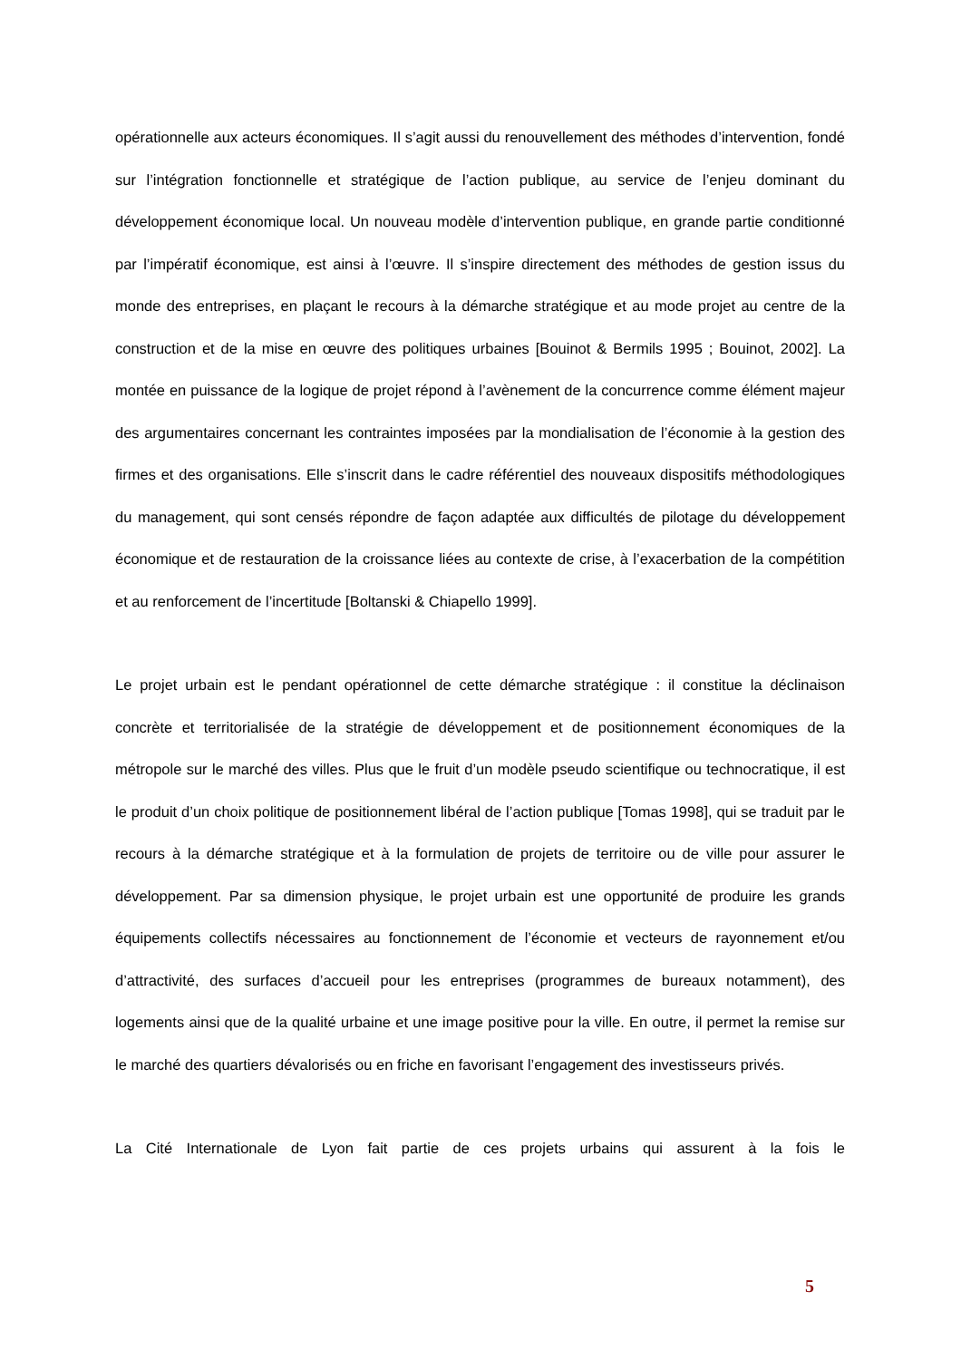opérationnelle aux acteurs économiques. Il s’agit aussi du renouvellement des méthodes d’intervention, fondé sur l’intégration fonctionnelle et stratégique de l’action publique, au service de l’enjeu dominant du développement économique local. Un nouveau modèle d’intervention publique, en grande partie conditionné par l’impératif économique, est ainsi à l’œuvre. Il s’inspire directement des méthodes de gestion issus du monde des entreprises, en plaçant le recours à la démarche stratégique et au mode projet au centre de la construction et de la mise en œuvre des politiques urbaines [Bouinot & Bermils 1995 ; Bouinot, 2002]. La montée en puissance de la logique de projet répond à l’avènement de la concurrence comme élément majeur des argumentaires concernant les contraintes imposées par la mondialisation de l’économie à la gestion des firmes et des organisations. Elle s’inscrit dans le cadre référentiel des nouveaux dispositifs méthodologiques du management, qui sont censés répondre de façon adaptée aux difficultés de pilotage du développement économique et de restauration de la croissance liées au contexte de crise, à l’exacerbation de la compétition et au renforcement de l’incertitude [Boltanski & Chiapello 1999].
Le projet urbain est le pendant opérationnel de cette démarche stratégique : il constitue la déclinaison concrète et territorialisée de la stratégie de développement et de positionnement économiques de la métropole sur le marché des villes. Plus que le fruit d’un modèle pseudo scientifique ou technocratique, il est le produit d’un choix politique de positionnement libéral de l’action publique [Tomas 1998], qui se traduit par le recours à la démarche stratégique et à la formulation de projets de territoire ou de ville pour assurer le développement. Par sa dimension physique, le projet urbain est une opportunité de produire les grands équipements collectifs nécessaires au fonctionnement de l’économie et vecteurs de rayonnement et/ou d’attractivité, des surfaces d’accueil pour les entreprises (programmes de bureaux notamment), des logements ainsi que de la qualité urbaine et une image positive pour la ville. En outre, il permet la remise sur le marché des quartiers dévalorisés ou en friche en favorisant l’engagement des investisseurs privés.
La Cité Internationale de Lyon fait partie de ces projets urbains qui assurent à la fois le
5